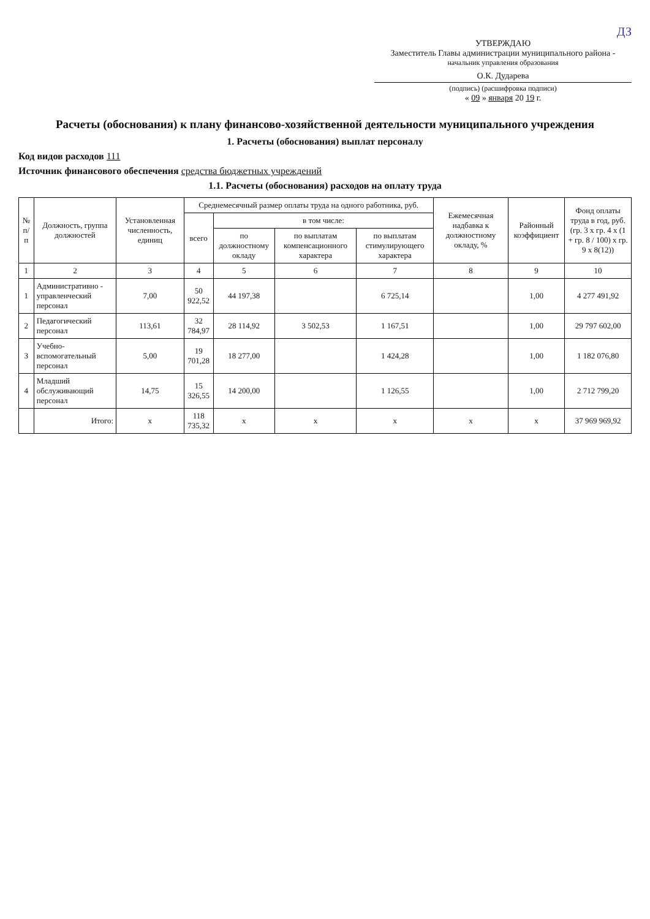ДЗ
УТВЕРЖДАЮ
Заместитель Главы администрации муниципального района -
начальник управления образования
О.К. Дударева
(подпись) (расшифровка подписи)
« 09 » января 20 19 г.
Расчеты (обоснования) к плану финансово-хозяйственной деятельности муниципального учреждения
1. Расчеты (обоснования) выплат персоналу
Код видов расходов 111
Источник финансового обеспечения средства бюджетных учреждений
1.1. Расчеты (обоснования) расходов на оплату труда
| № п/п | Должность, группа должностей | Установленная численность, единиц | Среднемесячный размер оплаты труда на одного работника, руб. | | | | Ежемесячная надбавка к должностному окладу, % | Районный коэффициент | Фонд оплаты труда в год, руб. (гр. 3 х гр. 4 х (1 + гр. 8 / 100) х гр. 9 х 8(12)) |
| --- | --- | --- | --- | --- | --- | --- | --- | --- | --- |
| | | | всего | в том числе: | | | | | |
| | | | | по должностному окладу | по выплатам компенсационного характера | по выплатам стимулирующего характера | | | |
| 1 | 2 | 3 | 4 | 5 | 6 | 7 | 8 | 9 | 10 |
| 1 | Административно - управленческий персонал | 7,00 | 50 922,52 | 44 197,38 | | 6 725,14 | | 1,00 | 4 277 491,92 |
| 2 | Педагогический персонал | 113,61 | 32 784,97 | 28 114,92 | 3 502,53 | 1 167,51 | | 1,00 | 29 797 602,00 |
| 3 | Учебно-вспомогательный персонал | 5,00 | 19 701,28 | 18 277,00 | | 1 424,28 | | 1,00 | 1 182 076,80 |
| 4 | Младший обслуживающий персонал | 14,75 | 15 326,55 | 14 200,00 | | 1 126,55 | | 1,00 | 2 712 799,20 |
| | Итого: | x | 118 735,32 | x | x | x | x | x | 37 969 969,92 |